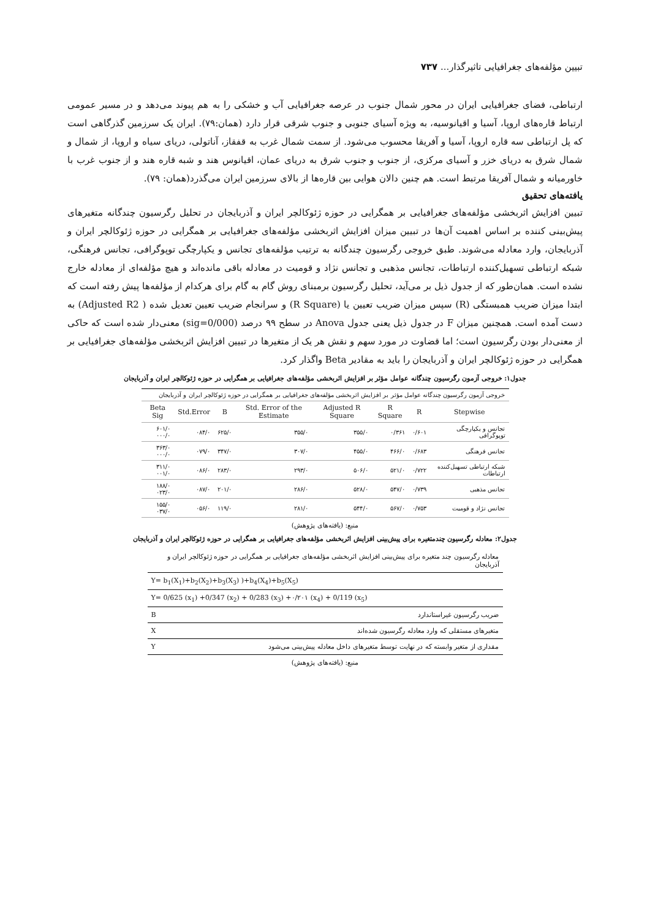تبیین مؤلفه‌های جغرافیایی تاثیرگذار... ۷۳۷
ارتباطی، فضای جغرافیایی ایران در محور شمال جنوب در عرصه جغرافیایی آب و خشکی را به هم پیوند می‌دهد و در مسیر عمومی ارتباط قاره‌های اروپا، آسیا و اقیانوسیه، به ویژه آسیای جنوبی و جنوب شرقی قرار دارد (همان:۷۹). ایران یک سرزمین گذرگاهی است که پل ارتباطی سه قاره اروپا، آسیا و آفریقا محسوب می‌شود. از سمت شمال غرب به قفقاز، آناتولی، دریای سیاه و اروپا، از شمال و شمال شرق به دریای خزر و آسیای مرکزی، از جنوب و جنوب شرق به دریای عمان، اقیانوس هند و شبه قاره هند و از جنوب غرب با خاورمیانه و شمال آفریقا مرتبط است. هم چنین دالان هوایی بین قاره‌ها از بالای سرزمین ایران می‌گذرد(همان: ۷۹).
یافته‌های تحقیق
تبیین افزایش اثربخشی مؤلفه‌های جغرافیایی بر همگرایی در حوزه ژئوکالچر ایران و آذربایجان در تحلیل رگرسیون چندگانه متغیرهای پیش‌بینی کننده بر اساس اهمیت آن‌ها در تبیین میزان افزایش اثربخشی مؤلفه‌های جغرافیایی بر همگرایی در حوزه ژئوکالچر ایران و آذربایجان، وارد معادله می‌شوند. طبق خروجی رگرسیون چندگانه به ترتیب مؤلفه‌های تجانس و یکپارچگی توپوگرافی، تجانس فرهنگی، شبکه ارتباطی تسهیل‌کننده ارتباطات، تجانس مذهبی و تجانس نژاد و قومیت در معادله باقی مانده‌اند و هیچ مؤلفه‌ای از معادله خارج نشده است. همان‌طور که از جدول ذیل بر می‌آید، تحلیل رگرسیون برمبنای روش گام به گام برای هرکدام از مؤلفه‌ها پیش رفته است که ابتدا میزان ضریب همبستگی (R) سپس میزان ضریب تعیین یا (R Square) و سرانجام ضریب تعیین تعدیل شده ( Adjusted R2) به دست آمده است. همچنین میزان F در جدول ذیل یعنی جدول Anova در سطح ۹۹ درصد (sig=0/000) معنی‌دار شده است که حاکی از معنی‌دار بودن رگرسیون است؛ اما قضاوت در مورد سهم و نقش هر یک از متغیرها در تبیین افزایش اثربخشی مؤلفه‌های جغرافیایی بر همگرایی در حوزه ژئوکالچر ایران و آذربایجان را باید به مقادیر Beta واگذار کرد.
جدول۱: خروجی آزمون رگرسیون چندگانه عوامل مؤثر بر افزایش اثربخشی مؤلفه‌های جغرافیایی بر همگرایی در حوزه ژئوکالچر ایران و آذربایجان
| خروجی آزمون رگرسیون چندگانه عوامل مؤثر بر افزایش اثربخشی مؤلفه‌های جغرافیایی بر همگرایی در حوزه ژئوکالچر ایران و آذربایجان | | | | | | | |
| Stepwise | R | R Square | Adjusted R Square | Std. Error of the Estimate | B | Std.Error | Beta Sig |
| تجانس و یکپارچگی توپوگرافی | ۰/۶۰۱ | ۰/۳۶۱ | ۳۵۵/۰ | ۳۵۵/۰ | ۶۲۵/۰ | ۰۸۴/۰ | ۶۰۱/۰ ۰۰۰/۰ |
| تجانس فرهنگی | ۰/۶۸۳ | ۴۶۶/۰ | ۴۵۵/۰ | ۳۰۷/۰ | ۳۴۷/۰ | ۰۷۹/۰ | ۳۶۳/۰ ۰۰۰/۰ |
| شبکه ارتباطی تسهیل‌کننده ارتباطات | ۰/۷۲۲ | ۵۲۱/۰ | ۵۰۶/۰ | ۲۹۳/۰ | ۲۸۳/۰ | ۰۸۶/۰ | ۳۱۱/۰ ۰۰۱/۰ |
| تجانس مذهبی | ۰/۷۳۹ | ۵۴۷/۰ | ۵۲۸/۰ | ۲۸۶/۰ | ۲۰۱/۰ | ۰۸۷/۰ | ۱۸۸/۰ ۰۲۳/۰ |
| تجانس نژاد و قومیت | ۰/۷۵۳ | ۵۶۷/۰ | ۵۴۴/۰ | ۲۸۱/۰ | ۱۱۹/۰ | ۰۵۶/۰ | ۱۵۵/۰ ۰۳۷/۰ |
منبع: (یافته‌های پژوهش)
جدول۲: معادله رگرسیون چندمتغیره برای پیش‌بینی افزایش اثربخشی مؤلفه‌های جغرافیایی بر همگرایی در حوزه ژئوکالچر ایران و آذربایجان
| معادله رگرسیون چند متغیره برای پیش‌بینی افزایش اثربخشی مؤلفه‌های جغرافیایی بر همگرایی در حوزه ژئوکالچر ایران و آذربایجان | |
| Y= b<sub>1</sub>(X<sub>1</sub>)+b<sub>2</sub>(X<sub>2</sub>)+b<sub>3</sub>(X<sub>3</sub>) )+b<sub>4</sub>(X<sub>4</sub>)+b<sub>5</sub>(X<sub>5</sub>) | |
| Y= 0/625 (x<sub>1</sub>) +0/347 (x<sub>2</sub>) + 0/283 (x<sub>3</sub>) +۰/۲۰۱ (x<sub>4</sub>) + 0/119 (x<sub>5</sub>) | |
| ضریب رگرسیون غیراستاندارد | B |
| متغیرهای مستقلی که وارد معادله رگرسیون شده‌اند | X |
| مقداری از متغیر وابسته که در نهایت توسط متغیرهای داخل معادله پیش‌بینی می‌شود | Y |
منبع: (یافته‌های پژوهش)